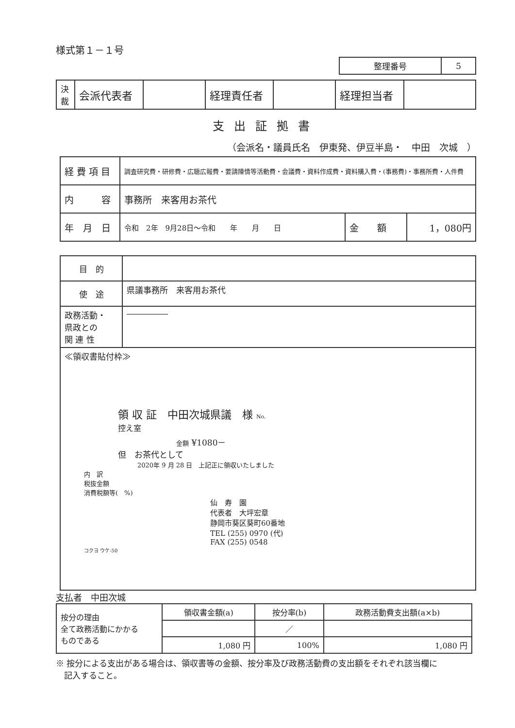様式第１－１号
| 整理番号 | 5 |
| 決裁 | 会派代表者 | | 経理責任者 | | 経理担当者 | |
支出証拠書
（会派名・議員氏名　伊東発、伊豆半島・　中田　次城　）
| 経 費 項 目 | 調査研究費・研修費・広聴広報費・要請陳情等活動費・会議費・資料作成費・資料購入費・(事務費)・事務所費・人件費 | | |
| 内 容 | 事務所 来客用お茶代 | | |
| 年 月 日 | 令和 2年 9月28日～令和 年 月 日 | 金 額 | 1，080円 |
| 目 的 | |
| 使 途 | 県議事務所 来客用お茶代 |
| 政務活動・ 県政との 関 連 性 | ――――― |
| ≪領収書貼付枠≫ 領 収 証 中田次城県議 様 No. 控え室 金額 ¥1080－ 但 お茶代として 2020年 9 月 28 日 上記正に領収いたしました 内 訳 税抜金額 消費税額等( %) 仙 寿 園 代表者 大坪宏章 静岡市葵区葵町60番地 TEL (255) 0970 (代) FAX (255) 0548 コクヨ ウケ-50 | |
支払者　中田次城
| 按分の理由 全て政務活動にかかる ものである | 領収書金額(a) | 按分率(b) | 政務活動費支出額(a×b) |
| | | ／ | |
| | 1,080 円 | 100% | 1,080 円 |
※ 按分による支出がある場合は、領収書等の金額、按分率及び政務活動費の支出額をそれぞれ該当欄に
　記入すること。